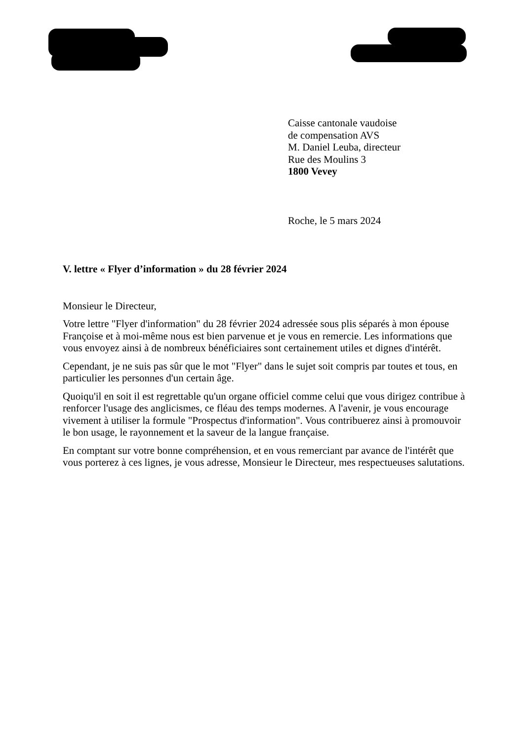Caisse cantonale vaudoise
de compensation AVS
M. Daniel Leuba, directeur
Rue des Moulins 3
1800 Vevey
Roche, le 5 mars 2024
V. lettre « Flyer d’information » du 28 février 2024
Monsieur le Directeur,
Votre lettre "Flyer d'information" du 28 février 2024 adressée sous plis séparés à mon épouse Françoise et à moi-même nous est bien parvenue et je vous en remercie. Les informations que vous envoyez ainsi à de nombreux bénéficiaires sont certainement utiles et dignes d'intérêt.
Cependant, je ne suis pas sûr que le mot "Flyer" dans le sujet soit compris par toutes et tous, en particulier les personnes d'un certain âge.
Quoiqu'il en soit il est regrettable qu'un organe officiel comme celui que vous dirigez contribue à renforcer l'usage des anglicismes, ce fléau des temps modernes. A l'avenir, je vous encourage vivement à utiliser la formule "Prospectus d'information". Vous contribuerez ainsi à promouvoir le bon usage, le rayonnement et la saveur de la langue française.
En comptant sur votre bonne compréhension, et en vous remerciant par avance de l'intérêt que vous porterez à ces lignes, je vous adresse, Monsieur le Directeur, mes respectueuses salutations.